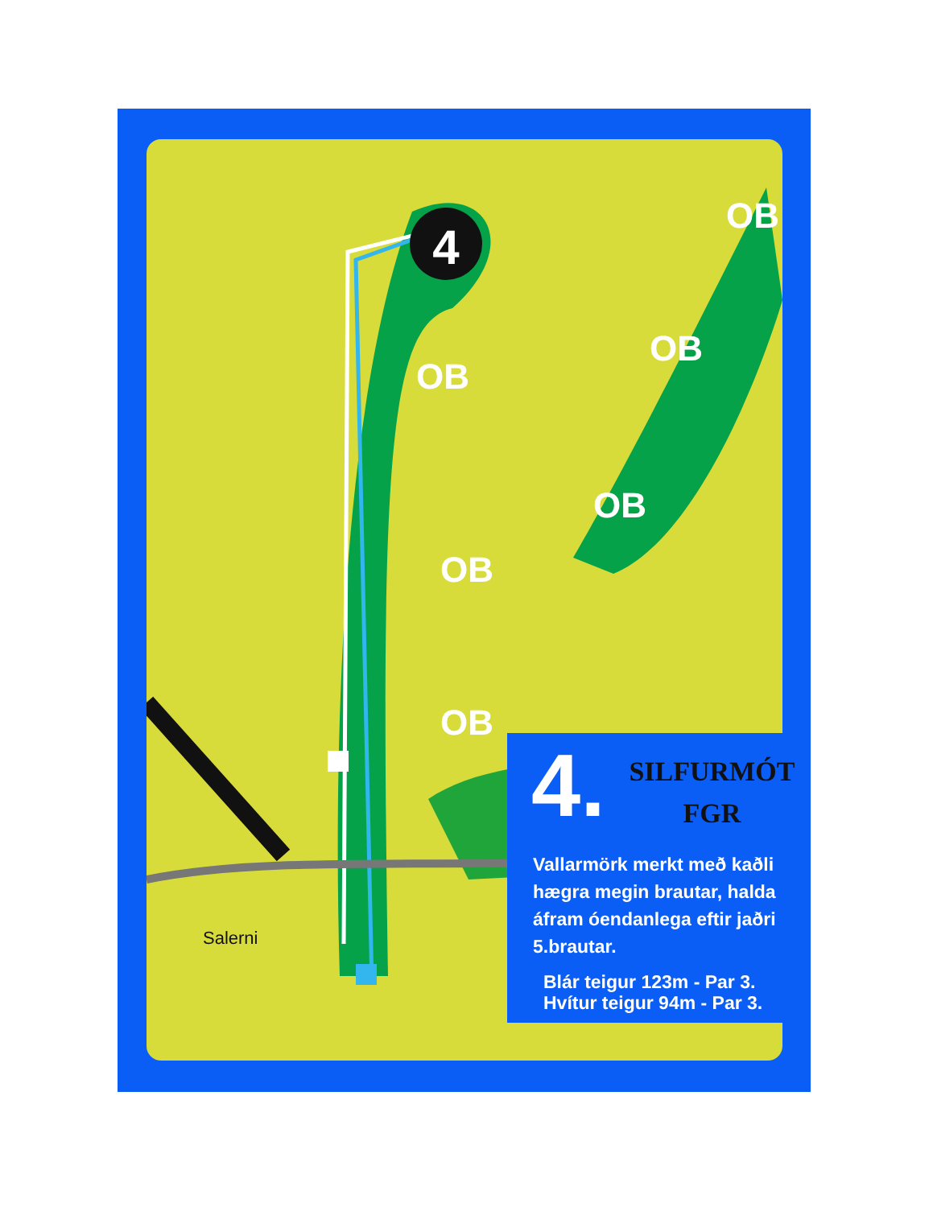4
OB
OB
OB
OB
OB
OB
Salerni
4.
SILFURMÓT
FGR
Vallarmörk merkt með kaðli hægra megin brautar, halda áfram óendanlega eftir jaðri 5.brautar.
Blár teigur 123m - Par 3.
Hvítur teigur 94m - Par 3.